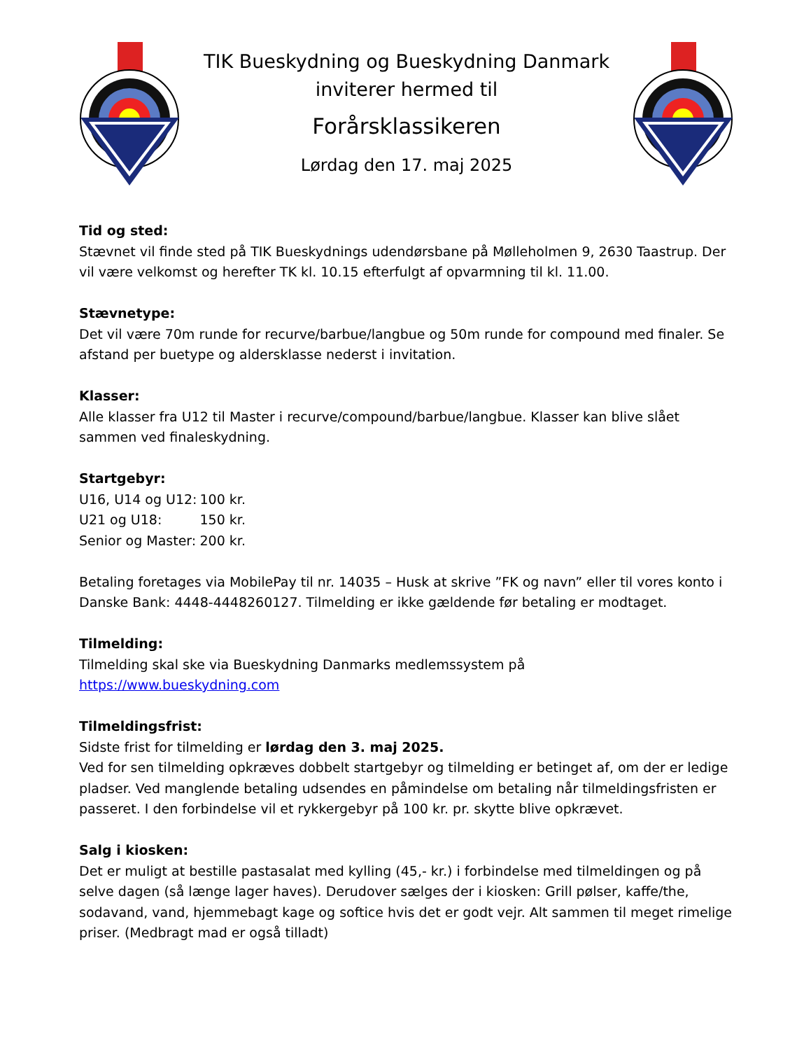TIK Bueskydning og Bueskydning Danmark
inviterer hermed til
Forårsklassikeren
Lørdag den 17. maj 2025
Tid og sted:
Stævnet vil finde sted på TIK Bueskydnings udendørsbane på Mølleholmen 9, 2630 Taastrup. Der vil være velkomst og herefter TK kl. 10.15 efterfulgt af opvarmning til kl. 11.00.
Stævnetype:
Det vil være 70m runde for recurve/barbue/langbue og 50m runde for compound med finaler. Se afstand per buetype og aldersklasse nederst i invitation.
Klasser:
Alle klasser fra U12 til Master i recurve/compound/barbue/langbue. Klasser kan blive slået sammen ved finaleskydning.
Startgebyr:
| U16, U14 og U12: | 100 kr. |
| U21 og U18: | 150 kr. |
| Senior og Master: | 200 kr. |
Betaling foretages via MobilePay til nr. 14035 – Husk at skrive ”FK og navn” eller til vores konto i Danske Bank: 4448-4448260127. Tilmelding er ikke gældende før betaling er modtaget.
Tilmelding:
Tilmelding skal ske via Bueskydning Danmarks medlemssystem på
https://www.bueskydning.com
Tilmeldingsfrist:
Sidste frist for tilmelding er lørdag den 3. maj 2025.
Ved for sen tilmelding opkræves dobbelt startgebyr og tilmelding er betinget af, om der er ledige pladser. Ved manglende betaling udsendes en påmindelse om betaling når tilmeldingsfristen er passeret. I den forbindelse vil et rykkergebyr på 100 kr. pr. skytte blive opkrævet.
Salg i kiosken:
Det er muligt at bestille pastasalat med kylling (45,- kr.) i forbindelse med tilmeldingen og på selve dagen (så længe lager haves). Derudover sælges der i kiosken: Grill pølser, kaffe/the, sodavand, vand, hjemmebagt kage og softice hvis det er godt vejr. Alt sammen til meget rimelige priser. (Medbragt mad er også tilladt)